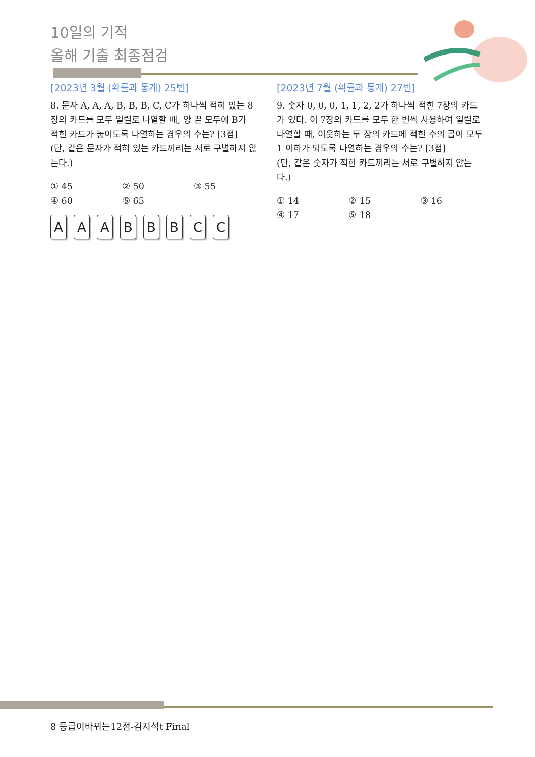10일의 기적
올해 기출 최종점검
[2023년 3월 (확률과 통계) 25번]
8. 문자 A, A, A, B, B, B, C, C가 하나씩 적혀 있는 8장의 카드를 모두 일렬로 나열할 때, 양 끝 모두에 B가 적힌 카드가 놓이도록 나열하는 경우의 수는? [3점]
(단, 같은 문자가 적혀 있는 카드끼리는 서로 구별하지 않는다.)
① 45 ② 50 ③ 55 ④ 60 ⑤ 65
AAABBBCC
[2023년 7월 (확률과 통계) 27번]
9. 숫자 0, 0, 0, 1, 1, 2, 2가 하나씩 적힌 7장의 카드가 있다. 이 7장의 카드를 모두 한 번씩 사용하여 일렬로 나열할 때, 이웃하는 두 장의 카드에 적힌 수의 곱이 모두 1 이하가 되도록 나열하는 경우의 수는? [3점]
(단, 같은 숫자가 적힌 카드끼리는 서로 구별하지 않는다.)
① 14 ② 15 ③ 16 ④ 17 ⑤ 18
8 등급이바뀌는12점-김지석t Final